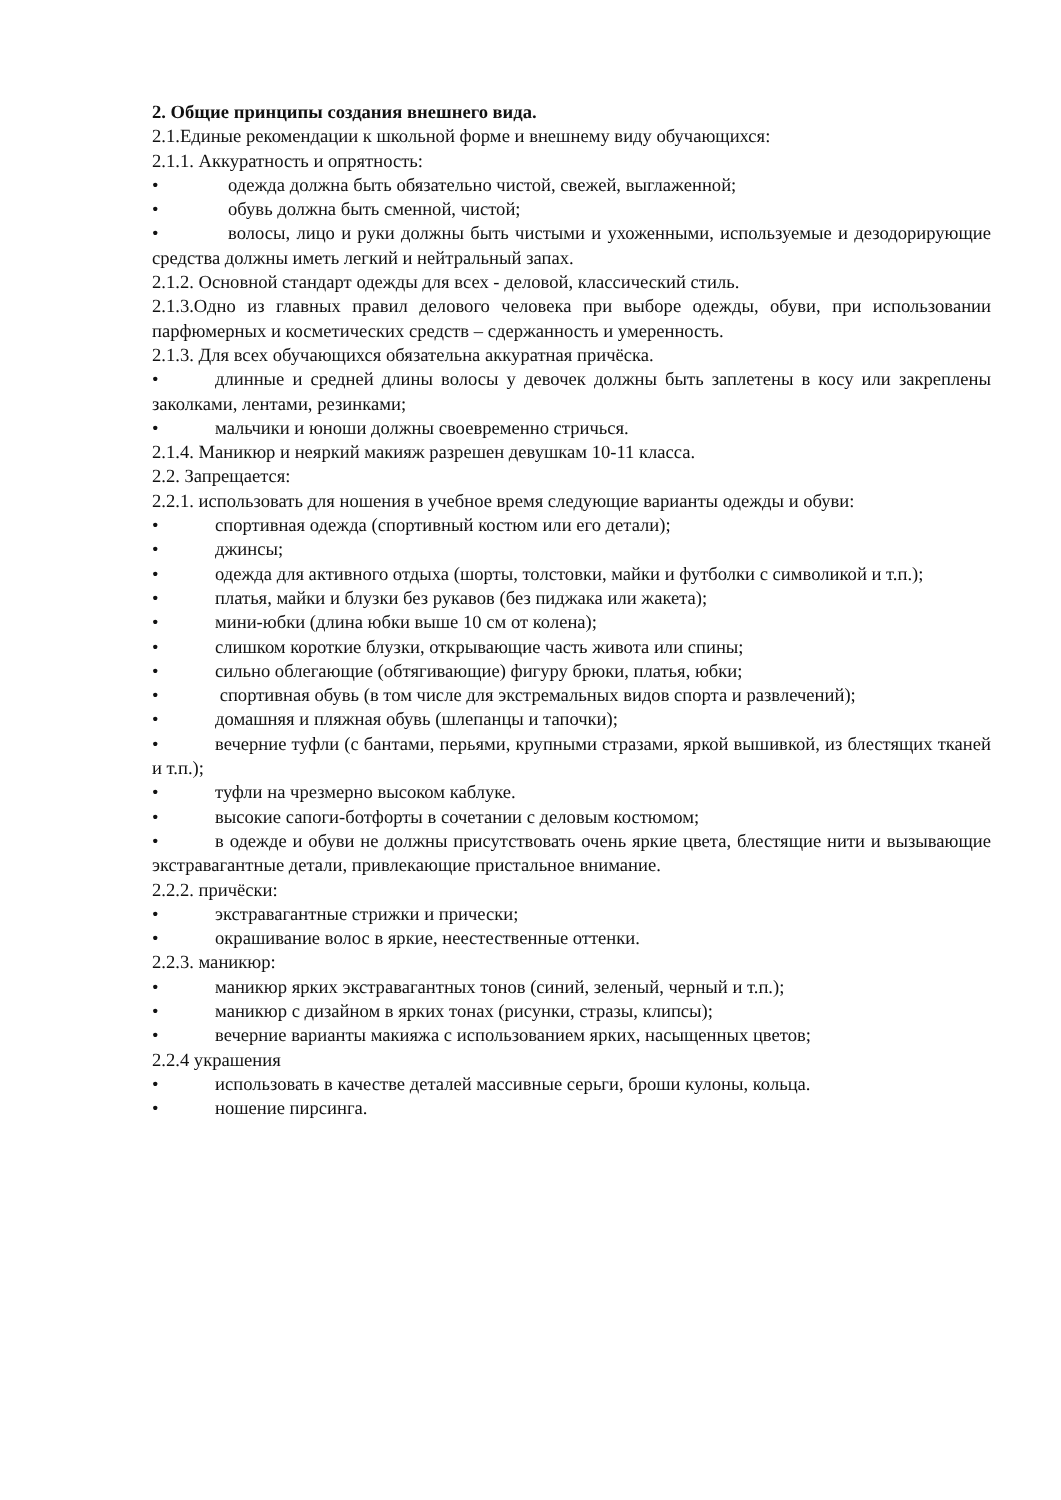2. Общие принципы создания внешнего вида.
2.1.Единые рекомендации к школьной форме и внешнему виду обучающихся:
2.1.1. Аккуратность и опрятность:
• одежда должна быть обязательно чистой, свежей, выглаженной;
• обувь должна быть сменной, чистой;
• волосы, лицо и руки должны быть чистыми и ухоженными, используемые и дезодорирующие средства должны иметь легкий и нейтральный запах.
2.1.2. Основной стандарт одежды для всех - деловой, классический стиль.
2.1.3.Одно из главных правил делового человека при выборе одежды, обуви, при использовании парфюмерных и косметических средств – сдержанность и умеренность.
2.1.3. Для всех обучающихся обязательна аккуратная причёска.
• длинные и средней длины волосы у девочек должны быть заплетены в косу или закреплены заколками, лентами, резинками;
• мальчики и юноши должны своевременно стричься.
2.1.4. Маникюр и неяркий макияж разрешен девушкам 10-11 класса.
2.2. Запрещается:
2.2.1. использовать для ношения в учебное время следующие варианты одежды и обуви:
• спортивная одежда (спортивный костюм или его детали);
• джинсы;
• одежда для активного отдыха (шорты, толстовки, майки и футболки с символикой и т.п.);
• платья, майки и блузки без рукавов (без пиджака или жакета);
• мини-юбки (длина юбки выше 10 см от колена);
• слишком короткие блузки, открывающие часть живота или спины;
• сильно облегающие (обтягивающие) фигуру брюки, платья, юбки;
• спортивная обувь (в том числе для экстремальных видов спорта и развлечений);
• домашняя и пляжная обувь (шлепанцы и тапочки);
• вечерние туфли (с бантами, перьями, крупными стразами, яркой вышивкой, из блестящих тканей и т.п.);
• туфли на чрезмерно высоком каблуке.
• высокие сапоги-ботфорты в сочетании с деловым костюмом;
• в одежде и обуви не должны присутствовать очень яркие цвета, блестящие нити и вызывающие экстравагантные детали, привлекающие пристальное внимание.
2.2.2. причёски:
• экстравагантные стрижки и прически;
• окрашивание волос в яркие, неестественные оттенки.
2.2.3. маникюр:
• маникюр ярких экстравагантных тонов (синий, зеленый, черный и т.п.);
• маникюр с дизайном в ярких тонах (рисунки, стразы, клипсы);
• вечерние варианты макияжа с использованием ярких, насыщенных цветов;
2.2.4 украшения
• использовать в качестве деталей массивные серьги, броши кулоны, кольца.
• ношение пирсинга.